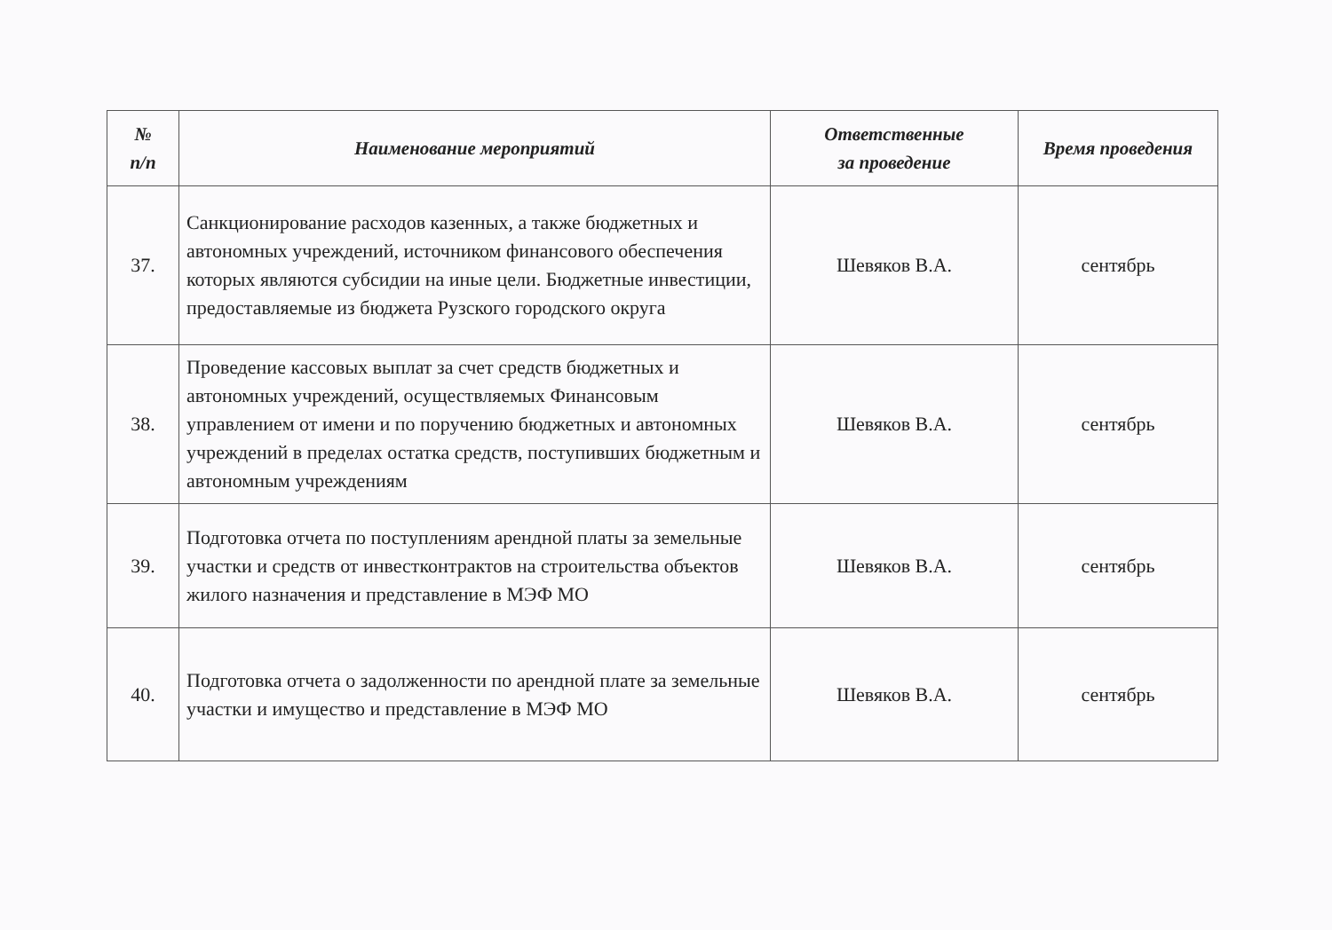| № п/п | Наименование мероприятий | Ответственные за проведение | Время проведения |
| --- | --- | --- | --- |
| 37. | Санкционирование расходов казенных, а также бюджетных и автономных учреждений, источником финансового обеспечения которых являются субсидии на иные цели. Бюджетные инвестиции, предоставляемые из бюджета Рузского городского округа | Шевяков В.А. | сентябрь |
| 38. | Проведение кассовых выплат за счет средств бюджетных и автономных учреждений, осуществляемых Финансовым управлением от имени и по поручению бюджетных и автономных учреждений в пределах остатка средств, поступивших бюджетным и автономным учреждениям | Шевяков В.А. | сентябрь |
| 39. | Подготовка отчета по поступлениям арендной платы за земельные участки и средств от инвестконтрактов на строительства объектов жилого назначения и представление в МЭФ МО | Шевяков В.А. | сентябрь |
| 40. | Подготовка отчета о задолженности по арендной плате за земельные участки и имущество и представление в МЭФ МО | Шевяков В.А. | сентябрь |